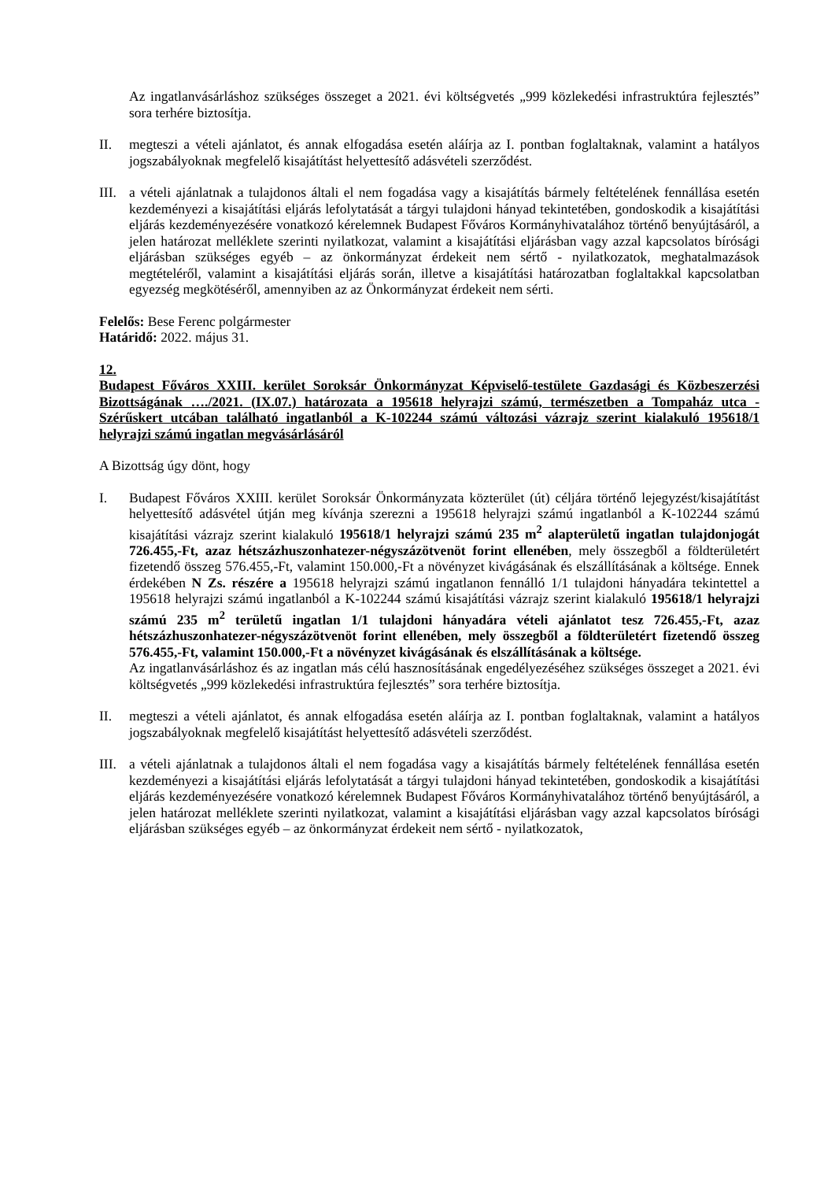Az ingatlanvásárláshoz szükséges összeget a 2021. évi költségvetés „999 közlekedési infrastruktúra fejlesztés” sora terhére biztosítja.
II. megteszi a vételi ajánlatot, és annak elfogadása esetén aláírja az I. pontban foglaltaknak, valamint a hatályos jogszabályoknak megfelelő kisajátítást helyettesítő adásvételi szerződést.
III.
a vételi ajánlatnak a tulajdonos általi el nem fogadása vagy a kisajátítás bármely feltételének fennállása esetén kezdeményezi a kisajátítási eljárás lefolytatását a tárgyi tulajdoni hányad tekintetében, gondoskodik a kisajátítási eljárás kezdeményezésére vonatkozó kérelemnek Budapest Főváros Kormányhivatalához történő benyújtásáról, a jelen határozat melléklete szerinti nyilatkozat, valamint a kisajátítási eljárásban vagy azzal kapcsolatos bírósági eljárásban szükséges egyéb – az önkormányzat érdekeit nem sértő - nyilatkozatok, meghatalmazások megtételéről, valamint a kisajátítási eljárás során, illetve a kisajátítási határozatban foglaltakkal kapcsolatban egyezség megkötéséről, amennyiben az az Önkormányzat érdekeit nem sérti.
Felelős: Bese Ferenc polgármester
Határidő: 2022. május 31.
12.
Budapest Főváros XXIII. kerület Soroksár Önkormányzat Képviselő-testülete Gazdasági és Közbeszerzési Bizottságának …./2021. (IX.07.) határozata a 195618 helyrajzi számú, természetben a Tompaház utca - Szérűskert utcában található ingatlanból a K-102244 számú változási vázrajz szerint kialakuló 195618/1 helyrajzi számú ingatlan megvásárlásáról
A Bizottság úgy dönt, hogy
I. Budapest Főváros XXIII. kerület Soroksár Önkormányzata közterület (út) céljára történő lejegyzést/kisajátítást helyettesítő adásvétel útján meg kívánja szerezni a 195618 helyrajzi számú ingatlanból a K-102244 számú kisajátítási vázrajz szerint kialakuló 195618/1 helyrajzi számú 235 m<sup>2</sup> alapterületű ingatlan tulajdonjogát 726.455,-Ft, azaz hétszázhuszonhatezer-négyszázötvenöt forint ellenében, mely összegből a földterületért fizetendő összeg 576.455,-Ft, valamint 150.000,-Ft a növényzet kivágásának és elszállításának a költsége. Ennek érdekében N Zs. részére a 195618 helyrajzi számú ingatlanon fennálló 1/1 tulajdoni hányadára tekintettel a 195618 helyrajzi számú ingatlanból a K-102244 számú kisajátítási vázrajz szerint kialakuló 195618/1 helyrajzi számú 235 m<sup>2</sup> területű ingatlan 1/1 tulajdoni hányadára vételi ajánlatot tesz 726.455,-Ft, azaz hétszázhuszonhatezer-négyszázötvenöt forint ellenében, mely összegből a földterületért fizetendő összeg 576.455,-Ft, valamint 150.000,-Ft a növényzet kivágásának és elszállításának a költsége.
Az ingatlanvásárláshoz és az ingatlan más célú hasznosításának engedélyezéséhez szükséges összeget a 2021. évi költségvetés „999 közlekedési infrastruktúra fejlesztés” sora terhére biztosítja.
II. megteszi a vételi ajánlatot, és annak elfogadása esetén aláírja az I. pontban foglaltaknak, valamint a hatályos jogszabályoknak megfelelő kisajátítást helyettesítő adásvételi szerződést.
III.
a vételi ajánlatnak a tulajdonos általi el nem fogadása vagy a kisajátítás bármely feltételének fennállása esetén kezdeményezi a kisajátítási eljárás lefolytatását a tárgyi tulajdoni hányad tekintetében, gondoskodik a kisajátítási eljárás kezdeményezésére vonatkozó kérelemnek Budapest Főváros Kormányhivatalához történő benyújtásáról, a jelen határozat melléklete szerinti nyilatkozat, valamint a kisajátítási eljárásban vagy azzal kapcsolatos bírósági eljárásban szükséges egyéb – az önkormányzat érdekeit nem sértő - nyilatkozatok,